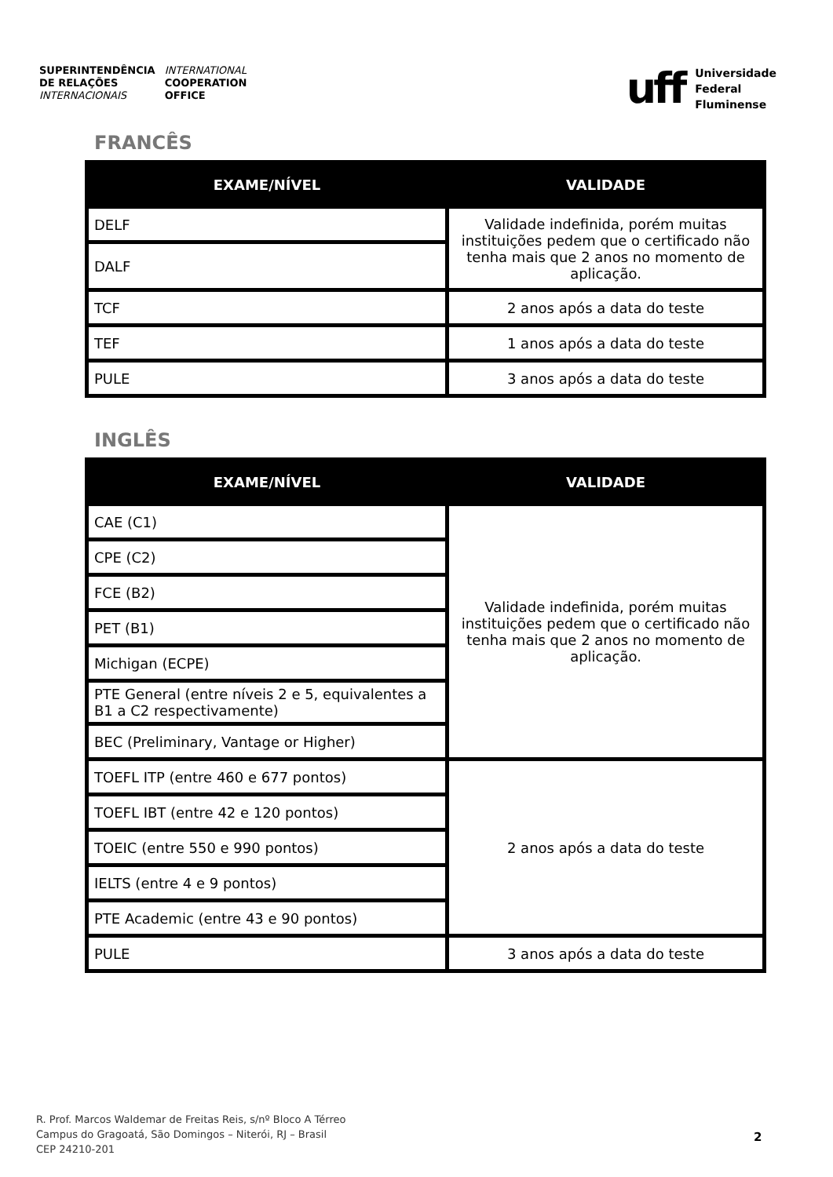SUPERINTENDÊNCIA
DE RELAÇÕES
INTERNACIONAIS
INTERNATIONAL
COOPERATION
OFFICE
uff
Universidade
Federal
Fluminense
FRANCÊS
| EXAME/NÍVEL | VALIDADE |
| --- | --- |
| DELF | Validade indefinida, porém muitas instituições pedem que o certificado não tenha mais que 2 anos no momento de aplicação. |
| DALF | |
| TCF | 2 anos após a data do teste |
| TEF | 1 anos após a data do teste |
| PULE | 3 anos após a data do teste |
INGLÊS
| EXAME/NÍVEL | VALIDADE |
| --- | --- |
| CAE (C1) | Validade indefinida, porém muitas instituições pedem que o certificado não tenha mais que 2 anos no momento de aplicação. |
| CPE (C2) | |
| FCE (B2) | |
| PET (B1) | |
| Michigan (ECPE) | |
| PTE General (entre níveis 2 e 5, equivalentes a B1 a C2 respectivamente) | |
| BEC (Preliminary, Vantage or Higher) | |
| TOEFL ITP (entre 460 e 677 pontos) | 2 anos após a data do teste |
| TOEFL IBT (entre 42 e 120 pontos) | |
| TOEIC (entre 550 e 990 pontos) | |
| IELTS (entre 4 e 9 pontos) | |
| PTE Academic (entre 43 e 90 pontos) | |
| PULE | 3 anos após a data do teste |
R. Prof. Marcos Waldemar de Freitas Reis, s/nº Bloco A Térreo
Campus do Gragoatá, São Domingos – Niterói, RJ – Brasil
CEP 24210-201
2